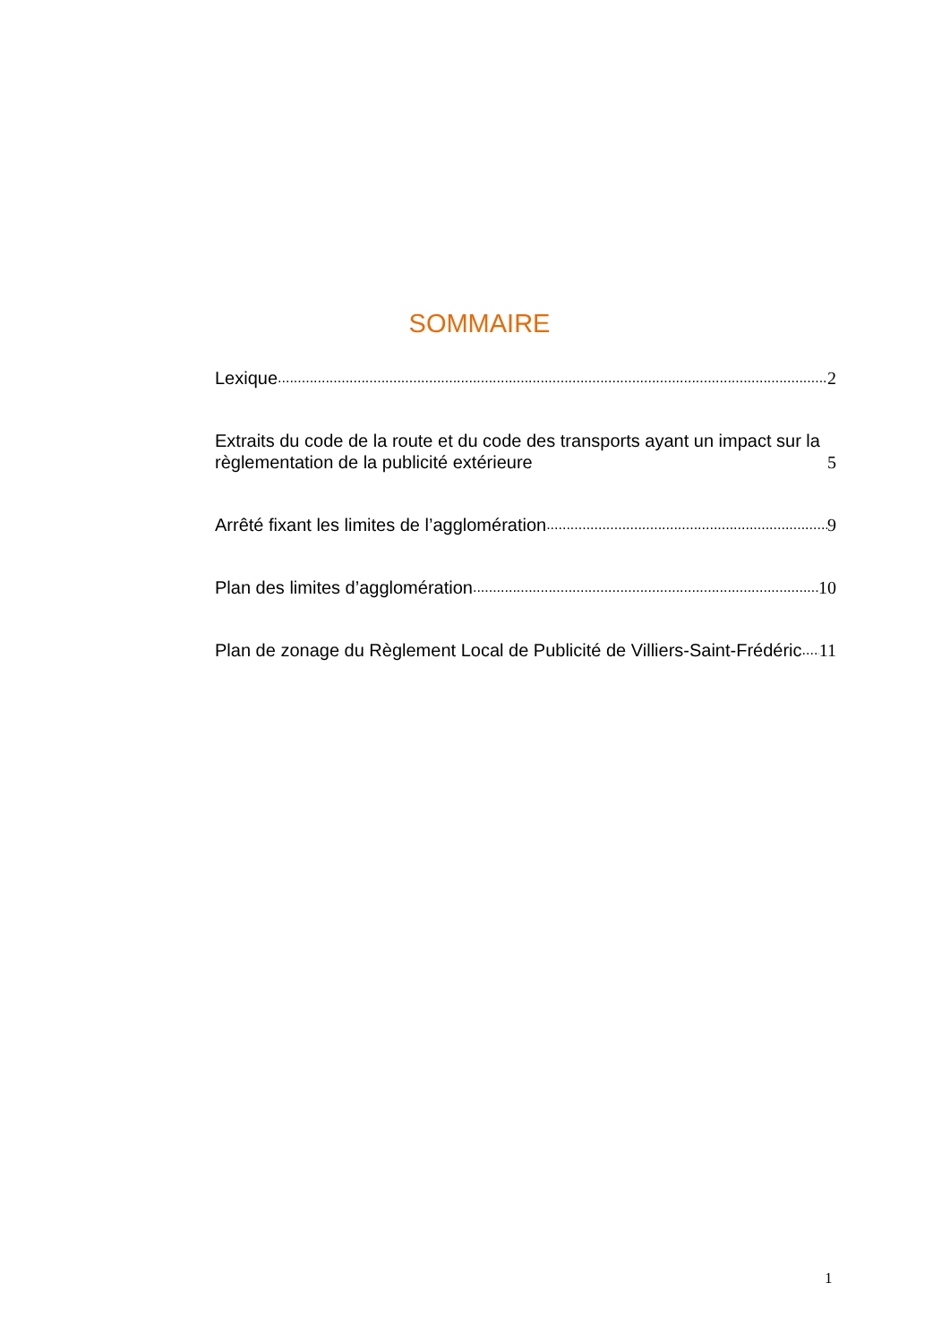SOMMAIRE
Lexique 2
Extraits du code de la route et du code des transports ayant un impact sur la règlementation de la publicité extérieure 5
Arrêté fixant les limites de l’agglomération 9
Plan des limites d’agglomération 10
Plan de zonage du Règlement Local de Publicité de Villiers-Saint-Frédéric 11
1